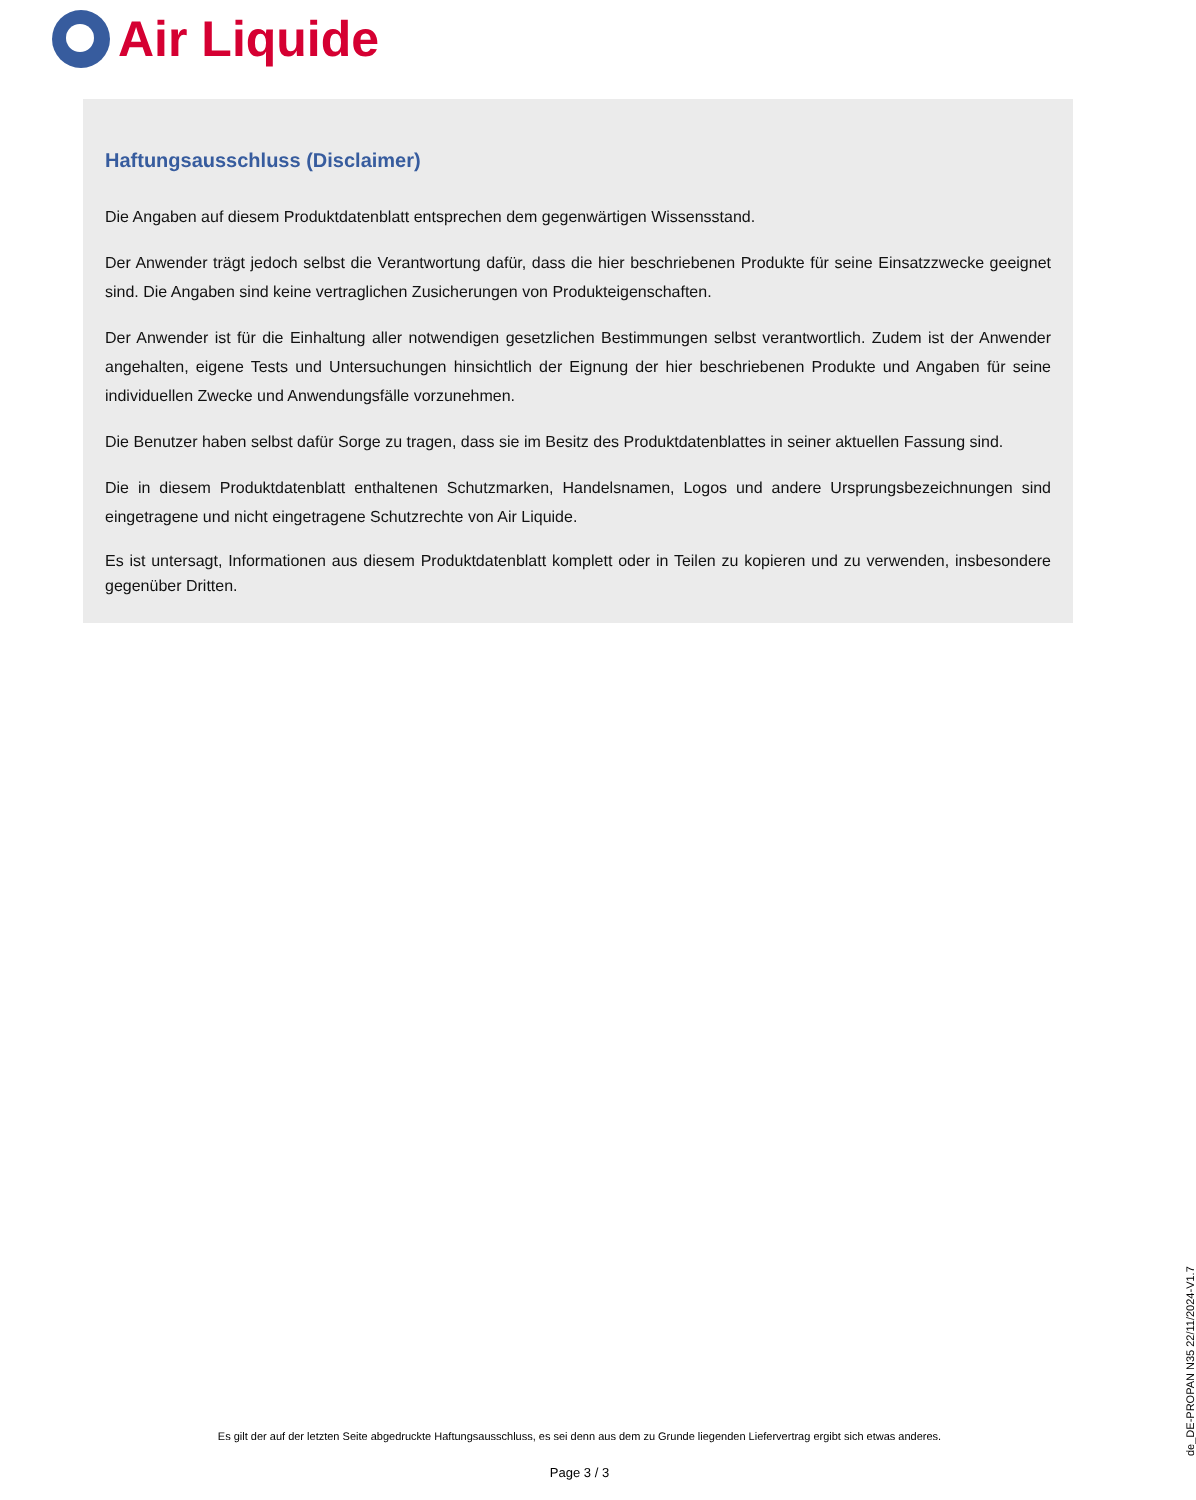Air Liquide
Haftungsausschluss (Disclaimer)
Die Angaben auf diesem Produktdatenblatt entsprechen dem gegenwärtigen Wissensstand.
Der Anwender trägt jedoch selbst die Verantwortung dafür, dass die hier beschriebenen Produkte für seine Einsatzzwecke geeignet sind. Die Angaben sind keine vertraglichen Zusicherungen von Produkteigenschaften.
Der Anwender ist für die Einhaltung aller notwendigen gesetzlichen Bestimmungen selbst verantwortlich. Zudem ist der Anwender angehalten, eigene Tests und Untersuchungen hinsichtlich der Eignung der hier beschriebenen Produkte und Angaben für seine individuellen Zwecke und Anwendungsfälle vorzunehmen.
Die Benutzer haben selbst dafür Sorge zu tragen, dass sie im Besitz des Produktdatenblattes in seiner aktuellen Fassung sind.
Die in diesem Produktdatenblatt enthaltenen Schutzmarken, Handelsnamen, Logos und andere Ursprungsbezeichnungen sind eingetragene und nicht eingetragene Schutzrechte von Air Liquide.
Es ist untersagt, Informationen aus diesem Produktdatenblatt komplett oder in Teilen zu kopieren und zu verwenden, insbesondere gegenüber Dritten.
de_DE-PROPAN N35 22/11/2024-V1.7
Es gilt der auf der letzten Seite abgedruckte Haftungsausschluss, es sei denn aus dem zu Grunde liegenden Liefervertrag ergibt sich etwas anderes.
Page 3 / 3